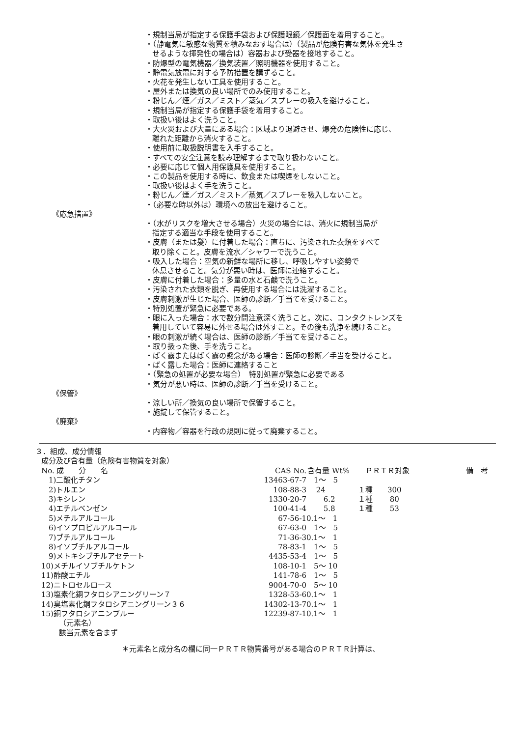・規制当局が指定する保護手袋および保護眼鏡／保護面を着用すること。
・（静電気に敏感な物質を積みなおす場合は）（製品が危険有害な気体を発生さ
せるような揮発性の場合は）容器および受器を接地すること。
・防爆型の電気機器／換気装置／照明機器を使用すること。
・静電気放電に対する予防措置を講ずること。
・火花を発生しない工具を使用すること。
・屋外または換気の良い場所でのみ使用すること。
・粉じん／煙／ガス／ミスト／蒸気／スプレーの吸入を避けること。
・規制当局が指定する保護手袋を着用すること。
・取扱い後はよく洗うこと。
・大火災および大量にある場合：区域より退避させ、爆発の危険性に応じ、
離れた距離から消火すること。
・使用前に取扱説明書を入手すること。
・すべての安全注意を読み理解するまで取り扱わないこと。
・必要に応じて個人用保護具を使用すること。
・この製品を使用する時に、飲食または喫煙をしないこと。
・取扱い後はよく手を洗うこと。
・粉じん／煙／ガス／ミスト／蒸気／スプレーを吸入しないこと。
・（必要な時以外は）環境への放出を避けること。
《応急措置》
・（水がリスクを増大させる場合）火災の場合には、消火に規制当局が
指定する適当な手段を使用すること。
・皮膚（または髪）に付着した場合：直ちに、汚染された衣類をすべて
取り除くこと。皮膚を流水／シャワーで洗うこと。
・吸入した場合：空気の新鮮な場所に移し、呼吸しやすい姿勢で
休息させること。気分が悪い時は、医師に連絡すること。
・皮膚に付着した場合：多量の水と石鹸で洗うこと。
・汚染された衣類を脱ぎ、再使用する場合には洗濯すること。
・皮膚刺激が生じた場合、医師の診断／手当てを受けること。
・特別処置が緊急に必要である。
・眼に入った場合：水で数分間注意深く洗うこと。次に、コンタクトレンズを
着用していて容易に外せる場合は外すこと。その後も洗浄を続けること。
・眼の刺激が続く場合は、医師の診断／手当てを受けること。
・取り扱った後、手を洗うこと。
・ばく露またはばく露の懸念がある場合：医師の診断／手当を受けること。
・ばく露した場合：医師に連絡すること
・（緊急の処置が必要な場合）　特別処置が緊急に必要である
・気分が悪い時は、医師の診断／手当を受けること。
《保管》
・涼しい所／換気の良い場所で保管すること。
・施錠して保管すること。
《廃棄》
・内容物／容器を行政の規則に従って廃棄すること。
３．組成、成分情報
成分及び含有量（危険有害物質を対象）
| No. 成 分 名 | CAS No. | 含有量 Wt% | ＰＲＴＲ対象 | 備 考 |
| --- | --- | --- | --- | --- |
| 1)二酸化チタン | 13463-67-7 | 1～ 5 | | |
| 2)トルエン | 108-88-3 | 24 | １種 300 | |
| 3)キシレン | 1330-20-7 | 6.2 | １種 80 | |
| 4)エチルベンゼン | 100-41-4 | 5.8 | １種 53 | |
| 5)メチルアルコール | 67-56-1 | 0.1～ 1 | | |
| 6)イソプロピルアルコール | 67-63-0 | 1～ 5 | | |
| 7)ブチルアルコール | 71-36-3 | 0.1～ 1 | | |
| 8)イソブチルアルコール | 78-83-1 | 1～ 5 | | |
| 9)メトキシブチルアセテート | 4435-53-4 | 1～ 5 | | |
| 10)メチルイソブチルケトン | 108-10-1 | 5～ 10 | | |
| 11)酢酸エチル | 141-78-6 | 1～ 5 | | |
| 12)ニトロセルロース | 9004-70-0 | 5～ 10 | | |
| 13)塩素化銅フタロシアニングリーン７ | 1328-53-6 | 0.1～ 1 | | |
| 14)臭塩素化銅フタロシアニングリーン３６ | 14302-13-7 | 0.1～ 1 | | |
| 15)銅フタロシアニンブルー | 12239-87-1 | 0.1～ 1 | | |
（元素名）
該当元素を含まず
＊元素名と成分名の欄に同一ＰＲＴＲ物質番号がある場合のＰＲＴＲ計算は、